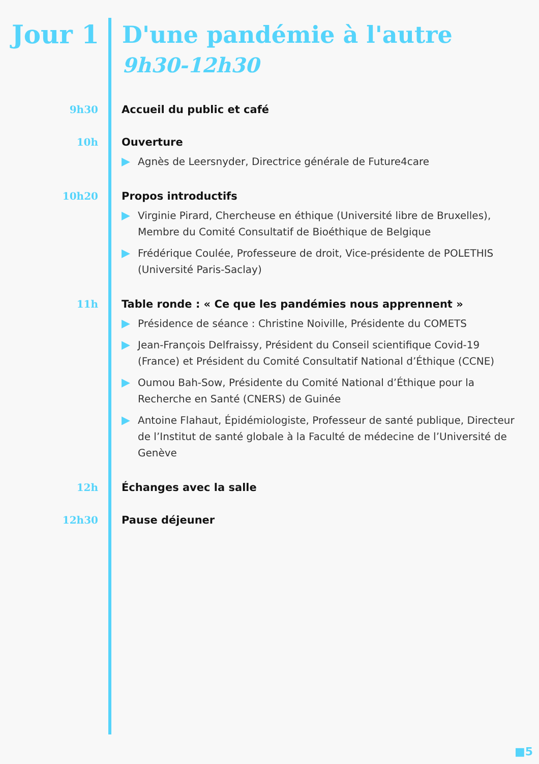Jour 1
D'une pandémie à l'autre
9h30-12h30
9h30 Accueil du public et café
10h Ouverture
▶ Agnès de Leersnyder, Directrice générale de Future4care
10h20 Propos introductifs
▶ Virginie Pirard, Chercheuse en éthique (Université libre de Bruxelles), Membre du Comité Consultatif de Bioéthique de Belgique
▶ Frédérique Coulée, Professeure de droit, Vice-présidente de POLETHIS (Université Paris-Saclay)
11h Table ronde : « Ce que les pandémies nous apprennent »
▶ Présidence de séance : Christine Noiville, Présidente du COMETS
▶ Jean-François Delfraissy, Président du Conseil scientifique Covid-19 (France) et Président du Comité Consultatif National d’Éthique (CCNE)
▶ Oumou Bah-Sow, Présidente du Comité National d’Éthique pour la Recherche en Santé (CNERS) de Guinée
▶ Antoine Flahaut, Épidémiologiste, Professeur de santé publique, Directeur de l’Institut de santé globale à la Faculté de médecine de l’Université de Genève
12h Échanges avec la salle
12h30 Pause déjeuner
■5